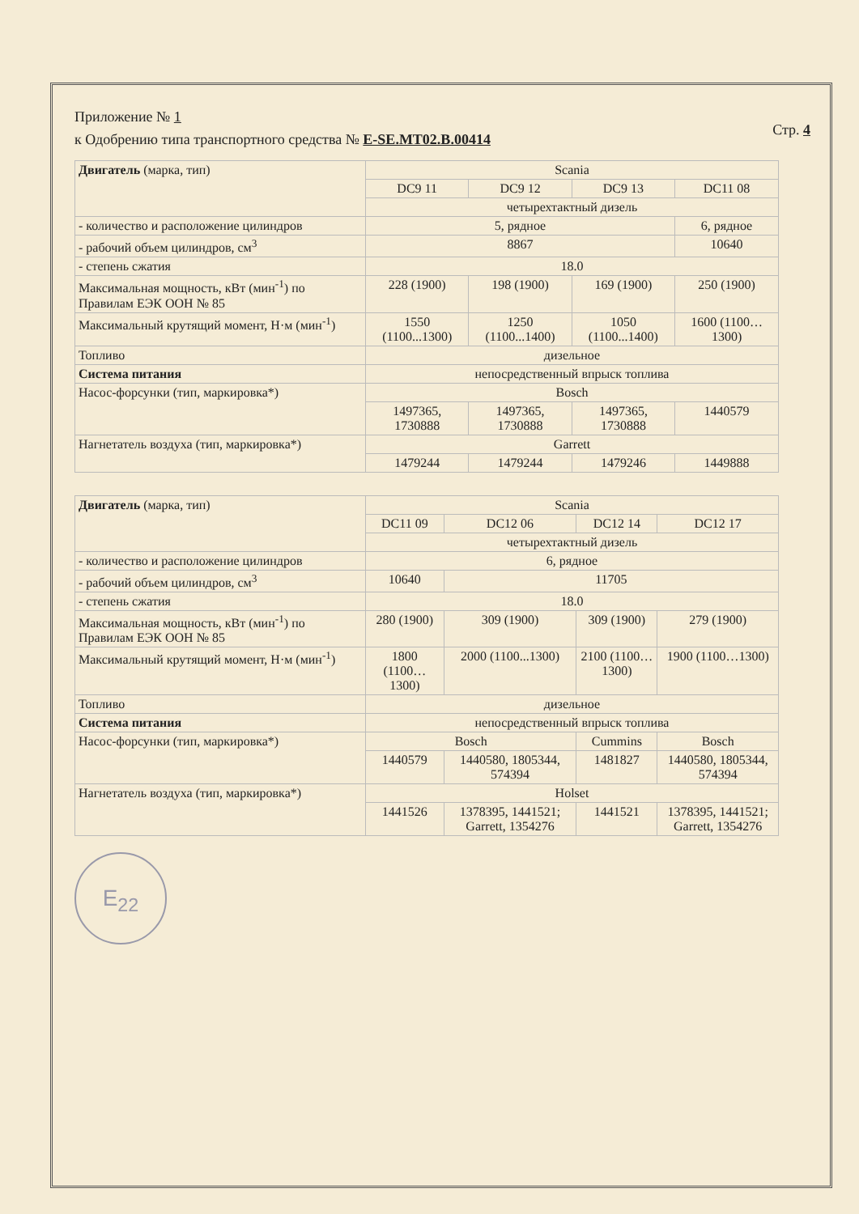Приложение № 1
к Одобрению типа транспортного средства № E-SE.MT02.B.00414
Стр. 4
| Двигатель (марка, тип) | Scania | | | |
| | DC9 11 | DC9 12 | DC9 13 | DC11 08 |
| | четырехтактный дизель | | | |
| - количество и расположение цилиндров | 5, рядное | | | 6, рядное |
| - рабочий объем цилиндров, см<sup>3</sup> | 8867 | | | 10640 |
| - степень сжатия | 18.0 | | | |
| Максимальная мощность, кВт (мин<sup>-1</sup>) по Правилам ЕЭК ООН № 85 | 228 (1900) | 198 (1900) | 169 (1900) | 250 (1900) |
| Максимальный крутящий момент, Н·м (мин<sup>-1</sup>) | 1550 (1100...1300) | 1250 (1100...1400) | 1050 (1100...1400) | 1600 (1100…1300) |
| Топливо | дизельное | | | |
| Система питания | непосредственный впрыск топлива | | | |
| Насос-форсунки (тип, маркировка*) | Bosch | | | |
| | 1497365, 1730888 | 1497365, 1730888 | 1497365, 1730888 | 1440579 |
| Нагнетатель воздуха (тип, маркировка*) | Garrett | | | |
| | 1479244 | 1479244 | 1479246 | 1449888 |
| Двигатель (марка, тип) | Scania | | | |
| | DC11 09 | DC12 06 | DC12 14 | DC12 17 |
| | четырехтактный дизель | | | |
| - количество и расположение цилиндров | 6, рядное | | | |
| - рабочий объем цилиндров, см<sup>3</sup> | 10640 | 11705 | | |
| - степень сжатия | 18.0 | | | |
| Максимальная мощность, кВт (мин<sup>-1</sup>) по Правилам ЕЭК ООН № 85 | 280 (1900) | 309 (1900) | 309 (1900) | 279 (1900) |
| Максимальный крутящий момент, Н·м (мин<sup>-1</sup>) | 1800 (1100…1300) | 2000 (1100...1300) | 2100 (1100…1300) | 1900 (1100…1300) |
| Топливо | дизельное | | | |
| Система питания | непосредственный впрыск топлива | | | |
| Насос-форсунки (тип, маркировка*) | Bosch | | Cummins | Bosch |
| | 1440579 | 1440580, 1805344, 574394 | 1481827 | 1440580, 1805344, 574394 |
| Нагнетатель воздуха (тип, маркировка*) | Holset | | | |
| | 1441526 | 1378395, 1441521; Garrett, 1354276 | 1441521 | 1378395, 1441521; Garrett, 1354276 |
E<sub>22</sub>